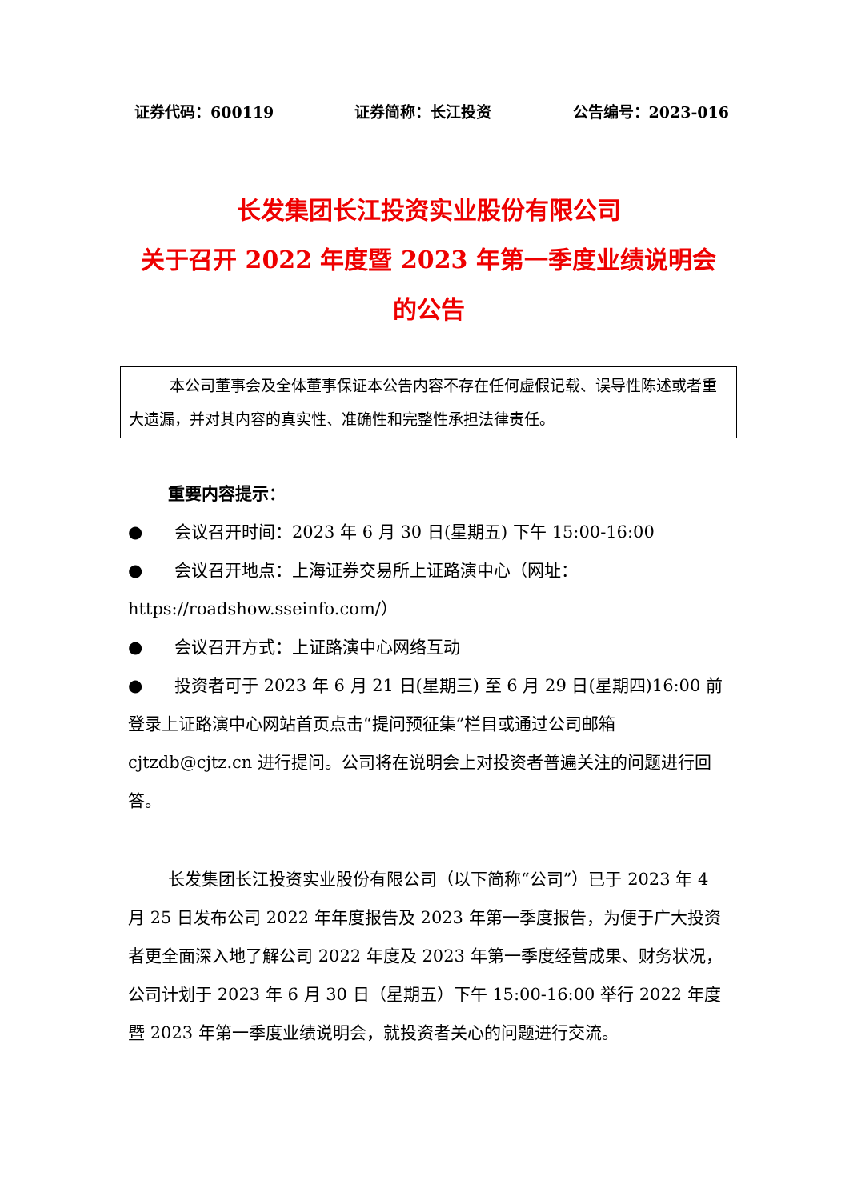证券代码：600119 证券简称：长江投资 公告编号：2023-016
长发集团长江投资实业股份有限公司
关于召开 2022 年度暨 2023 年第一季度业绩说明会
的公告
本公司董事会及全体董事保证本公告内容不存在任何虚假记载、误导性陈述或者重大遗漏，并对其内容的真实性、准确性和完整性承担法律责任。
重要内容提示：
● 会议召开时间：2023 年 6 月 30 日(星期五) 下午 15:00-16:00
● 会议召开地点：上海证券交易所上证路演中心（网址：https://roadshow.sseinfo.com/）
● 会议召开方式：上证路演中心网络互动
● 投资者可于 2023 年 6 月 21 日(星期三) 至 6 月 29 日(星期四)16:00 前登录上证路演中心网站首页点击“提问预征集”栏目或通过公司邮箱 cjtzdb@cjtz.cn 进行提问。公司将在说明会上对投资者普遍关注的问题进行回答。
长发集团长江投资实业股份有限公司（以下简称“公司”）已于 2023 年 4 月 25 日发布公司 2022 年年度报告及 2023 年第一季度报告，为便于广大投资者更全面深入地了解公司 2022 年度及 2023 年第一季度经营成果、财务状况，公司计划于 2023 年 6 月 30 日（星期五）下午 15:00-16:00 举行 2022 年度暨 2023 年第一季度业绩说明会，就投资者关心的问题进行交流。